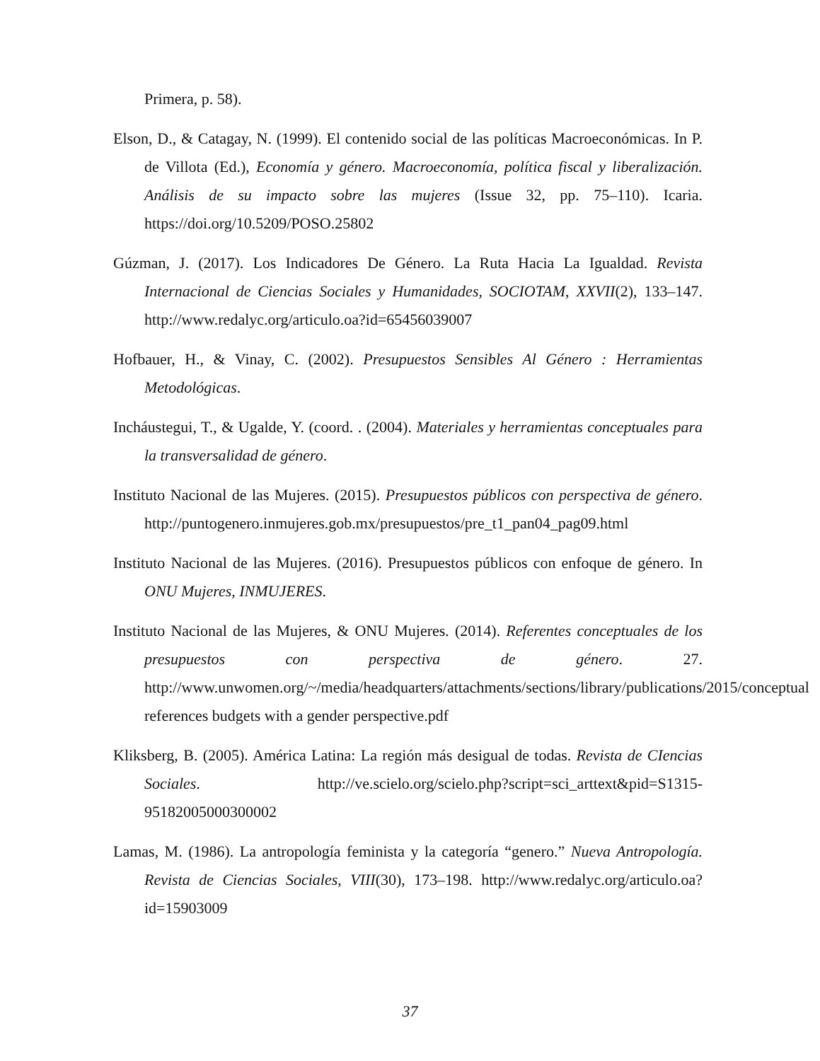Primera, p. 58).
Elson, D., & Catagay, N. (1999). El contenido social de las políticas Macroeconómicas. In P. de Villota (Ed.), Economía y género. Macroeconomía, política fiscal y liberalización. Análisis de su impacto sobre las mujeres (Issue 32, pp. 75–110). Icaria. https://doi.org/10.5209/POSO.25802
Gúzman, J. (2017). Los Indicadores De Género. La Ruta Hacia La Igualdad. Revista Internacional de Ciencias Sociales y Humanidades, SOCIOTAM, XXVII(2), 133–147. http://www.redalyc.org/articulo.oa?id=65456039007
Hofbauer, H., & Vinay, C. (2002). Presupuestos Sensibles Al Género : Herramientas Metodológicas.
Incháustegui, T., & Ugalde, Y. (coord. . (2004). Materiales y herramientas conceptuales para la transversalidad de género.
Instituto Nacional de las Mujeres. (2015). Presupuestos públicos con perspectiva de género. http://puntogenero.inmujeres.gob.mx/presupuestos/pre_t1_pan04_pag09.html
Instituto Nacional de las Mujeres. (2016). Presupuestos públicos con enfoque de género. In ONU Mujeres, INMUJERES.
Instituto Nacional de las Mujeres, & ONU Mujeres. (2014). Referentes conceptuales de los presupuestos con perspectiva de género. 27. http://www.unwomen.org/~/media/headquarters/attachments/sections/library/publications/2015/conceptual references budgets with a gender perspective.pdf
Kliksberg, B. (2005). América Latina: La región más desigual de todas. Revista de CIencias Sociales. http://ve.scielo.org/scielo.php?script=sci_arttext&pid=S1315-95182005000300002
Lamas, M. (1986). La antropología feminista y la categoría “genero.” Nueva Antropología. Revista de Ciencias Sociales, VIII(30), 173–198. http://www.redalyc.org/articulo.oa?id=15903009
37